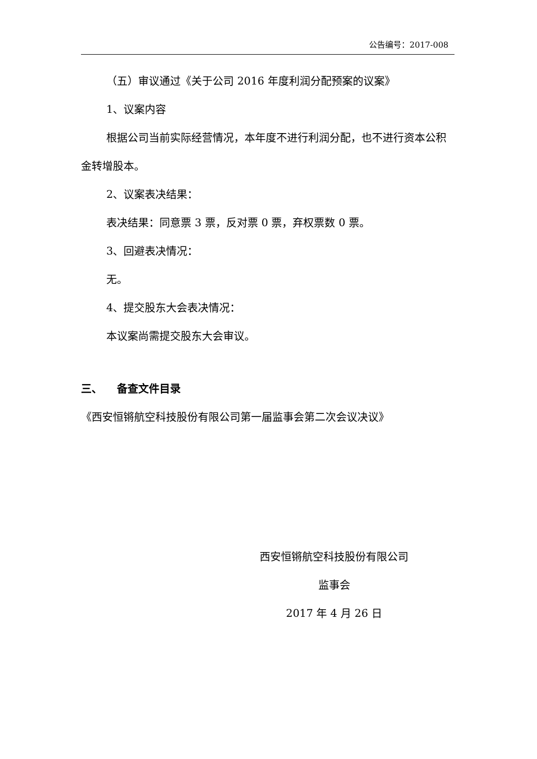公告编号：2017-008
（五）审议通过《关于公司 2016 年度利润分配预案的议案》
1、议案内容
根据公司当前实际经营情况，本年度不进行利润分配，也不进行资本公积金转增股本。
2、议案表决结果：
表决结果：同意票 3 票，反对票 0 票，弃权票数 0 票。
3、回避表决情况：
无。
4、提交股东大会表决情况：
本议案尚需提交股东大会审议。
三、 备查文件目录
《西安恒锵航空科技股份有限公司第一届监事会第二次会议决议》
西安恒锵航空科技股份有限公司
监事会
2017 年 4 月 26 日